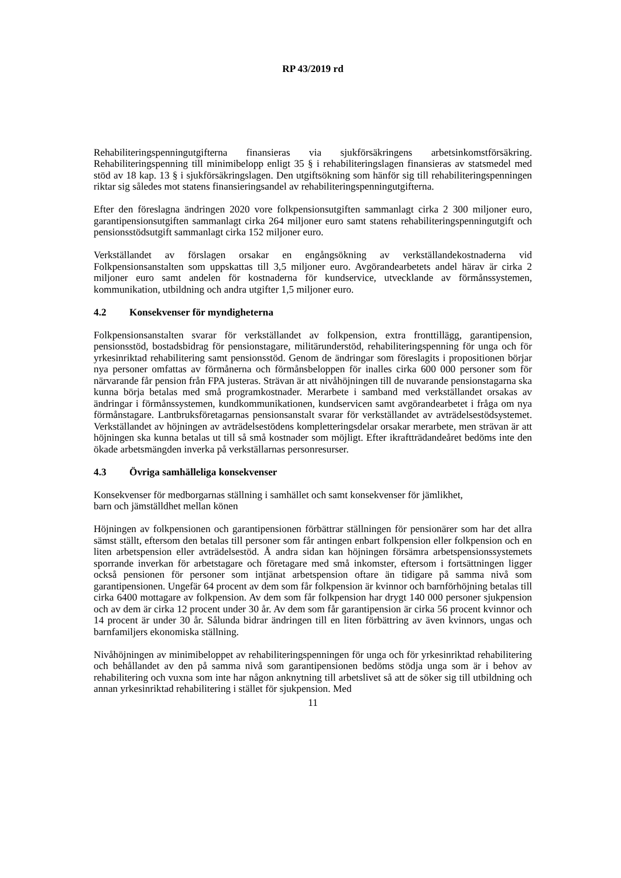RP 43/2019 rd
Rehabiliteringspenningutgifterna finansieras via sjukförsäkringens arbetsinkomstförsäkring. Rehabiliteringspenning till minimibelopp enligt 35 § i rehabiliteringslagen finansieras av statsmedel med stöd av 18 kap. 13 § i sjukförsäkringslagen. Den utgiftsökning som hänför sig till rehabiliteringspenningen riktar sig således mot statens finansieringsandel av rehabiliteringspenningutgifterna.
Efter den föreslagna ändringen 2020 vore folkpensionsutgiften sammanlagt cirka 2 300 miljoner euro, garantipensionsutgiften sammanlagt cirka 264 miljoner euro samt statens rehabiliteringspenningutgift och pensionsstödsutgift sammanlagt cirka 152 miljoner euro.
Verkställandet av förslagen orsakar en engångsökning av verkställandekostnaderna vid Folkpensionsanstalten som uppskattas till 3,5 miljoner euro. Avgörandearbetets andel härav är cirka 2 miljoner euro samt andelen för kostnaderna för kundservice, utvecklande av förmånssystemen, kommunikation, utbildning och andra utgifter 1,5 miljoner euro.
4.2 Konsekvenser för myndigheterna
Folkpensionsanstalten svarar för verkställandet av folkpension, extra fronttillägg, garantipension, pensionsstöd, bostadsbidrag för pensionstagare, militärunderstöd, rehabiliteringspenning för unga och för yrkesinriktad rehabilitering samt pensionsstöd. Genom de ändringar som föreslagits i propositionen börjar nya personer omfattas av förmånerna och förmånsbeloppen för inalles cirka 600 000 personer som för närvarande får pension från FPA justeras. Strävan är att nivåhöjningen till de nuvarande pensionstagarna ska kunna börja betalas med små programkostnader. Merarbete i samband med verkställandet orsakas av ändringar i förmånssystemen, kundkommunikationen, kundservicen samt avgörandearbetet i fråga om nya förmånstagare. Lantbruksföretagarnas pensionsanstalt svarar för verkställandet av avträdelsestödsystemet. Verkställandet av höjningen av avträdelsestödens kompletteringsdelar orsakar merarbete, men strävan är att höjningen ska kunna betalas ut till så små kostnader som möjligt. Efter ikraftträdandeåret bedöms inte den ökade arbetsmängden inverka på verkställarnas personresurser.
4.3 Övriga samhälleliga konsekvenser
Konsekvenser för medborgarnas ställning i samhället och samt konsekvenser för jämlikhet,
barn och jämställdhet mellan könen
Höjningen av folkpensionen och garantipensionen förbättrar ställningen för pensionärer som har det allra sämst ställt, eftersom den betalas till personer som får antingen enbart folkpension eller folkpension och en liten arbetspension eller avträdelsestöd. Å andra sidan kan höjningen försämra arbetspensionssystemets sporrande inverkan för arbetstagare och företagare med små inkomster, eftersom i fortsättningen ligger också pensionen för personer som intjänat arbetspension oftare än tidigare på samma nivå som garantipensionen. Ungefär 64 procent av dem som får folkpension är kvinnor och barnförhöjning betalas till cirka 6400 mottagare av folkpension. Av dem som får folkpension har drygt 140 000 personer sjukpension och av dem är cirka 12 procent under 30 år. Av dem som får garantipension är cirka 56 procent kvinnor och 14 procent är under 30 år. Sålunda bidrar ändringen till en liten förbättring av även kvinnors, ungas och barnfamiljers ekonomiska ställning.
Nivåhöjningen av minimibeloppet av rehabiliteringspenningen för unga och för yrkesinriktad rehabilitering och behållandet av den på samma nivå som garantipensionen bedöms stödja unga som är i behov av rehabilitering och vuxna som inte har någon anknytning till arbetslivet så att de söker sig till utbildning och annan yrkesinriktad rehabilitering i stället för sjukpension. Med
11